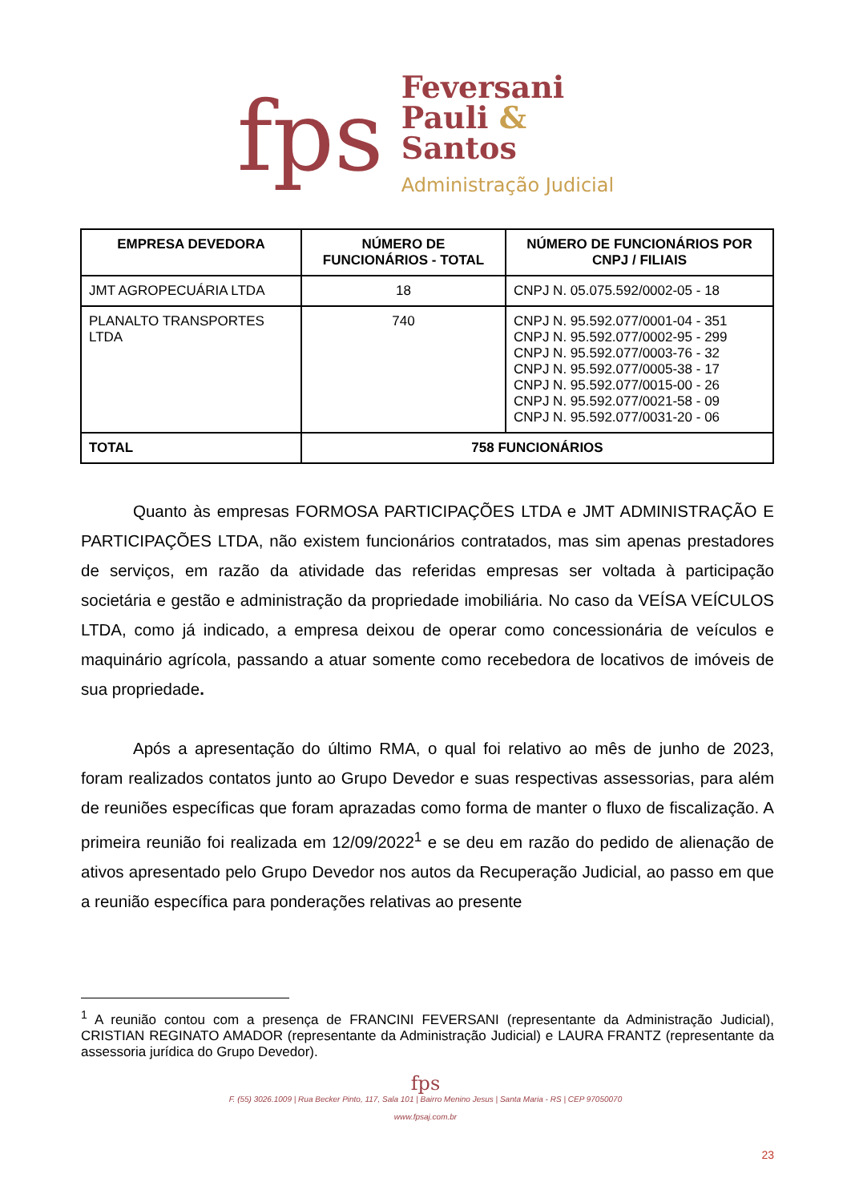fps
Feversani
Pauli &
Santos
Administração Judicial
| EMPRESA DEVEDORA | NÚMERO DE FUNCIONÁRIOS - TOTAL | NÚMERO DE FUNCIONÁRIOS POR CNPJ / FILIAIS |
| --- | --- | --- |
| JMT AGROPECUÁRIA LTDA | 18 | CNPJ N. 05.075.592/0002-05 - 18 |
| PLANALTO TRANSPORTES LTDA | 740 | CNPJ N. 95.592.077/0001-04 - 351 CNPJ N. 95.592.077/0002-95 - 299 CNPJ N. 95.592.077/0003-76 - 32 CNPJ N. 95.592.077/0005-38 - 17 CNPJ N. 95.592.077/0015-00 - 26 CNPJ N. 95.592.077/0021-58 - 09 CNPJ N. 95.592.077/0031-20 - 06 |
| TOTAL | 758 FUNCIONÁRIOS | |
Quanto às empresas FORMOSA PARTICIPAÇÕES LTDA e JMT ADMINISTRAÇÃO E PARTICIPAÇÕES LTDA, não existem funcionários contratados, mas sim apenas prestadores de serviços, em razão da atividade das referidas empresas ser voltada à participação societária e gestão e administração da propriedade imobiliária. No caso da VEÍSA VEÍCULOS LTDA, como já indicado, a empresa deixou de operar como concessionária de veículos e maquinário agrícola, passando a atuar somente como recebedora de locativos de imóveis de sua propriedade.
Após a apresentação do último RMA, o qual foi relativo ao mês de junho de 2023, foram realizados contatos junto ao Grupo Devedor e suas respectivas assessorias, para além de reuniões específicas que foram aprazadas como forma de manter o fluxo de fiscalização. A primeira reunião foi realizada em 12/09/2022<sup>1</sup> e se deu em razão do pedido de alienação de ativos apresentado pelo Grupo Devedor nos autos da Recuperação Judicial, ao passo em que a reunião específica para ponderações relativas ao presente
<sup>1</sup> A reunião contou com a presença de FRANCINI FEVERSANI (representante da Administração Judicial), CRISTIAN REGINATO AMADOR (representante da Administração Judicial) e LAURA FRANTZ (representante da assessoria jurídica do Grupo Devedor).
fps
F. (55) 3026.1009 | Rua Becker Pinto, 117, Sala 101 | Bairro Menino Jesus | Santa Maria - RS | CEP 97050070
www.fpsaj.com.br
23